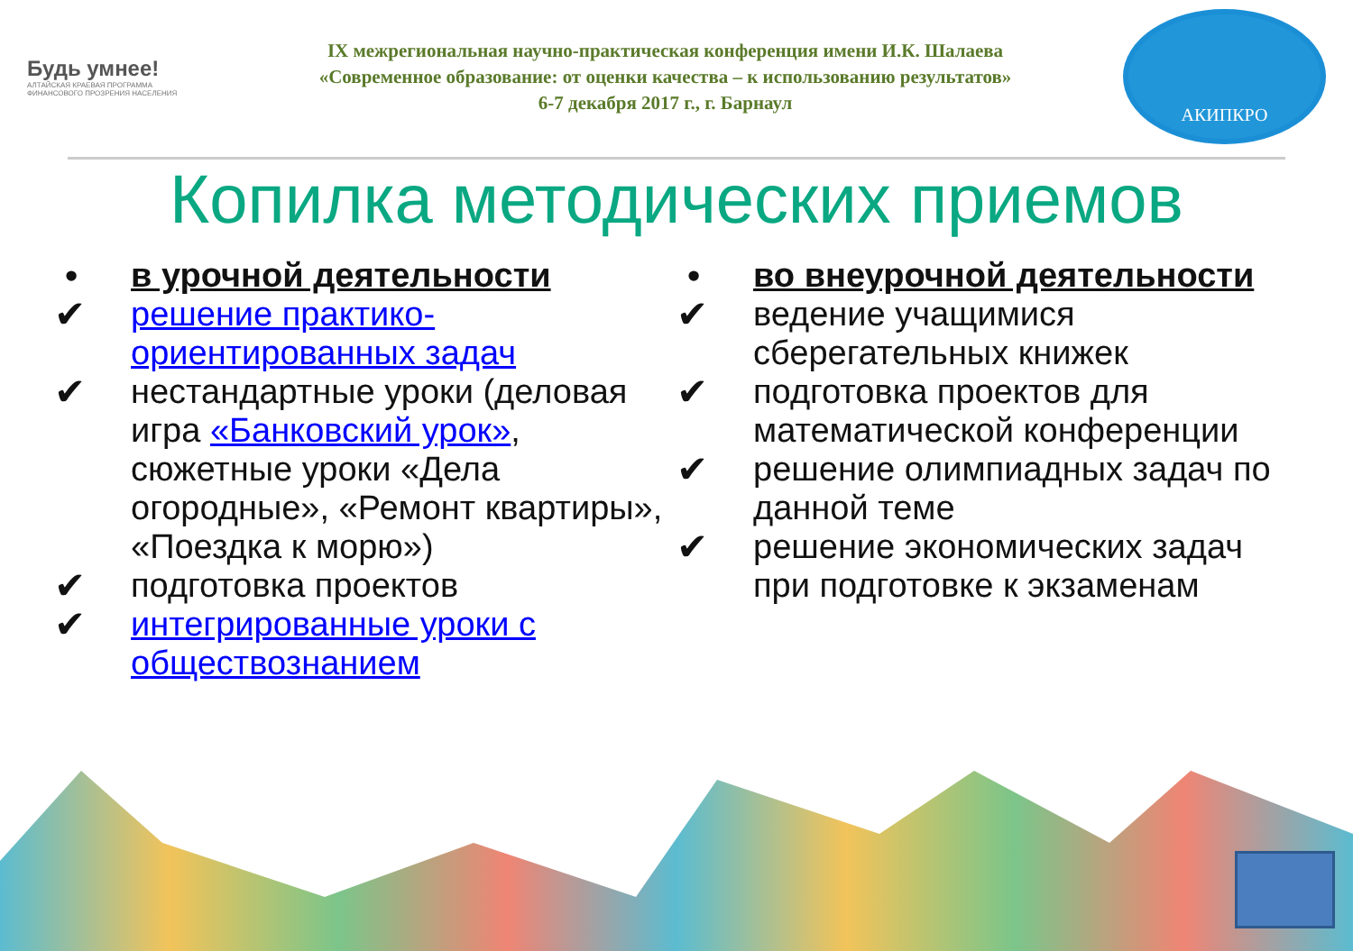Будь умнее!
АЛТАЙСКАЯ КРАЕВАЯ ПРОГРАММА ФИНАНСОВОГО ПРОЗРЕНИЯ НАСЕЛЕНИЯ
IX межрегиональная научно-практическая конференция имени И.К. Шалаева
«Современное образование: от оценки качества – к использованию результатов»
6-7 декабря 2017 г., г. Барнаул
АКИПКРО
Копилка методических приемов
• в урочной деятельности
✔ решение практико-ориентированных задач
✔ нестандартные уроки (деловая игра «Банковский урок», сюжетные уроки «Дела огородные», «Ремонт квартиры», «Поездка к морю»)
✔ подготовка проектов
✔ интегрированные уроки с обществознанием
• во внеурочной деятельности
✔ ведение учащимися сберегательных книжек
✔ подготовка проектов для математической конференции
✔ решение олимпиадных задач по данной теме
✔ решение экономических задач при подготовке к экзаменам